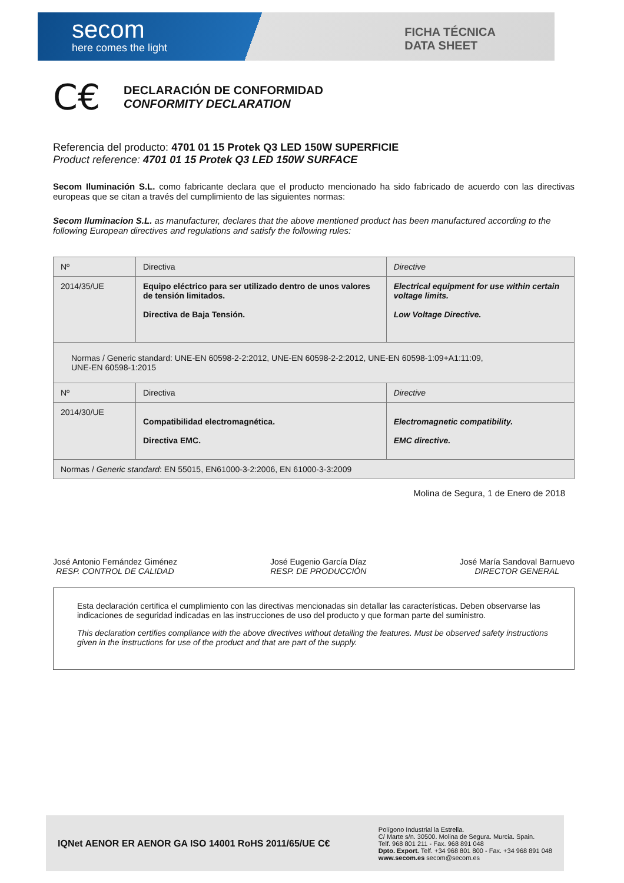secom
here comes the light
FICHA TÉCNICA
DATA SHEET
C€
DECLARACIÓN DE CONFORMIDAD
CONFORMITY DECLARATION
Referencia del producto: 4701 01 15 Protek Q3 LED 150W SUPERFICIE
Product reference: 4701 01 15 Protek Q3 LED 150W SURFACE
Secom Iluminación S.L. como fabricante declara que el producto mencionado ha sido fabricado de acuerdo con las directivas europeas que se citan a través del cumplimiento de las siguientes normas:
Secom Iluminacion S.L. as manufacturer, declares that the above mentioned product has been manufactured according to the following European directives and regulations and satisfy the following rules:
| Nº | Directiva | Directive |
| 2014/35/UE | Equipo eléctrico para ser utilizado dentro de unos valores de tensión limitados. Directiva de Baja Tensión. | Electrical equipment for use within certain voltage limits. Low Voltage Directive. |
| Normas / Generic standard: UNE-EN 60598-2-2:2012, UNE-EN 60598-2-2:2012, UNE-EN 60598-1:09+A1:11:09, UNE-EN 60598-1:2015 | | |
| Nº | Directiva | Directive |
| 2014/30/UE | Compatibilidad electromagnética. Directiva EMC. | Electromagnetic compatibility. EMC directive. |
| Normas / Generic standard : EN 55015, EN61000-3-2:2006, EN 61000-3-3:2009 | | |
Molina de Segura, 1 de Enero de 2018
José Antonio Fernández Giménez
RESP. CONTROL DE CALIDAD
José Eugenio García Díaz
RESP. DE PRODUCCIÓN
José María Sandoval Barnuevo
DIRECTOR GENERAL
Esta declaración certifica el cumplimiento con las directivas mencionadas sin detallar las características. Deben observarse las indicaciones de seguridad indicadas en las instrucciones de uso del producto y que forman parte del suministro.
This declaration certifies compliance with the above directives without detailing the features. Must be observed safety instructions given in the instructions for use of the product and that are part of the supply.
IQNet AENOR ER AENOR GA ISO 14001 RoHS 2011/65/UE C€
Polígono Industrial la Estrella.
C/ Marte s/n. 30500. Molina de Segura. Murcia. Spain.
Telf. 968 801 211 - Fax. 968 891 048
Dpto. Export. Telf. +34 968 801 800 - Fax. +34 968 891 048
www.secom.es secom@secom.es